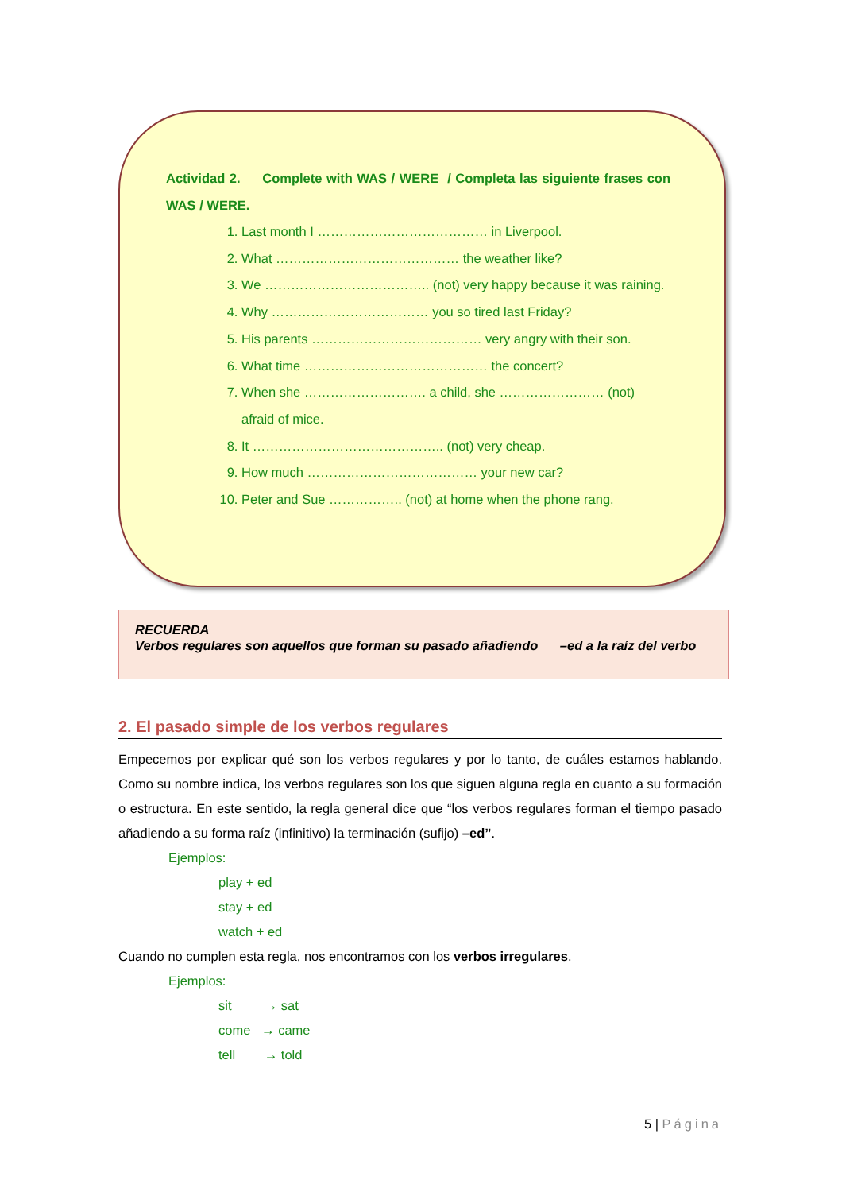Actividad 2. Complete with WAS / WERE / Completa las siguiente frases con WAS / WERE.
1. Last month I ………………………………… in Liverpool.
2. What …………………………………… the weather like?
3. We ……………………………….. (not) very happy because it was raining.
4. Why ……………………………… you so tired last Friday?
5. His parents ………………………………… very angry with their son.
6. What time …………………………………… the concert?
7. When she ………………………. a child, she …………………… (not) afraid of mice.
8. It …………………………………….. (not) very cheap.
9. How much ………………………………… your new car?
10. Peter and Sue …………….. (not) at home when the phone rang.
RECUERDA
Verbos regulares son aquellos que forman su pasado añadiendo –ed a la raíz del verbo
2. El pasado simple de los verbos regulares
Empecemos por explicar qué son los verbos regulares y por lo tanto, de cuáles estamos hablando. Como su nombre indica, los verbos regulares son los que siguen alguna regla en cuanto a su formación o estructura. En este sentido, la regla general dice que “los verbos regulares forman el tiempo pasado añadiendo a su forma raíz (infinitivo) la terminación (sufijo) –ed”.
Ejemplos:
play + ed
stay + ed
watch + ed
Cuando no cumplen esta regla, nos encontramos con los verbos irregulares.
Ejemplos:
sit → sat
come → came
tell → told
5 | Página